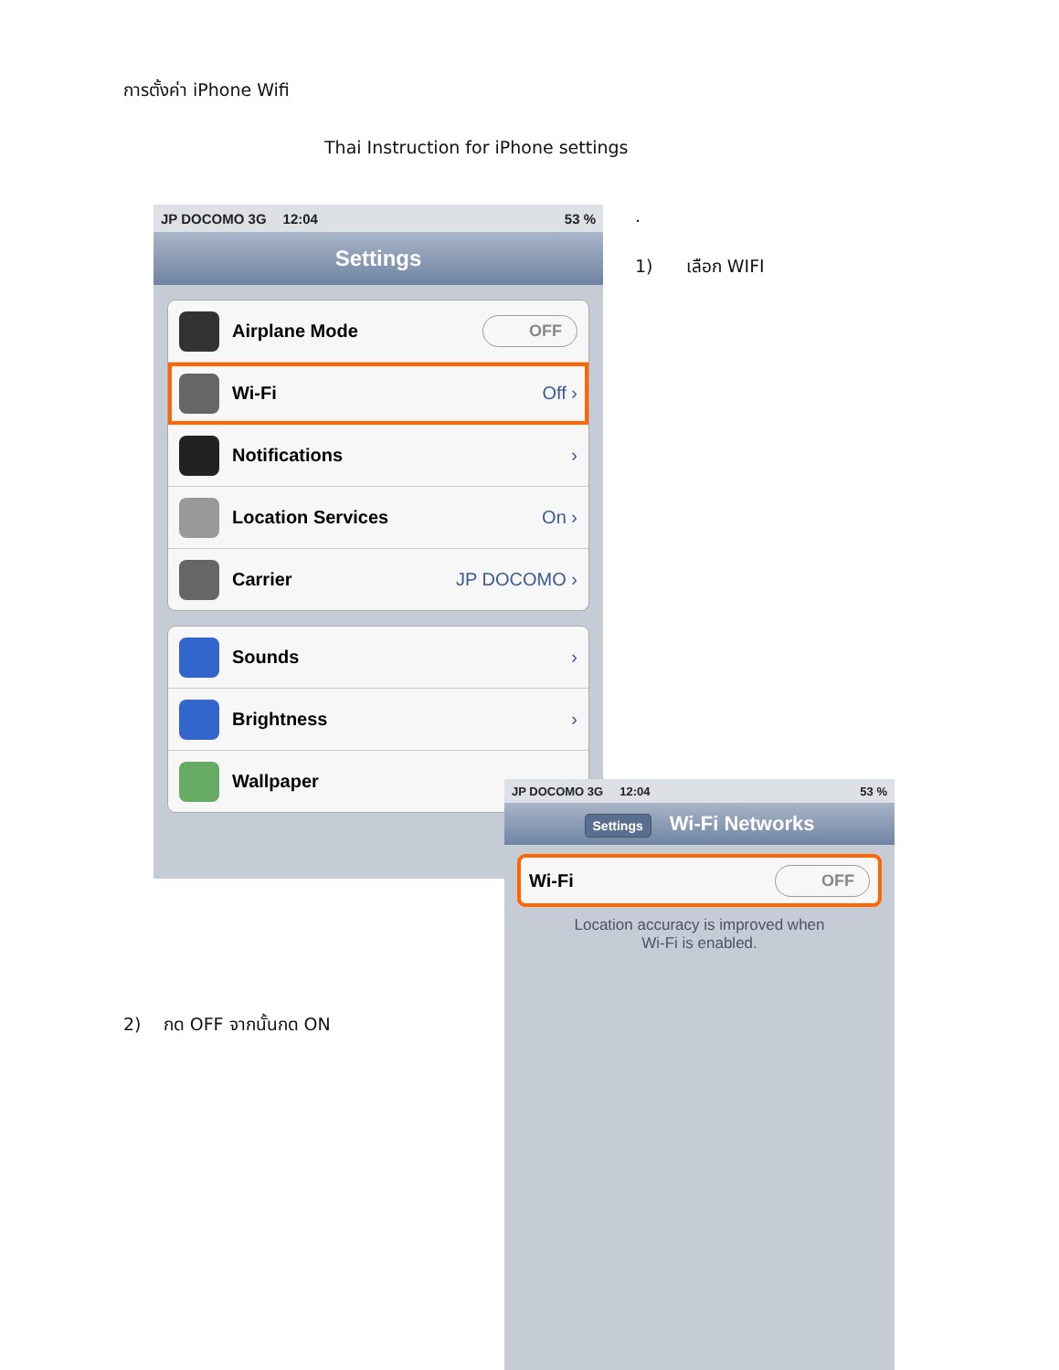การตั้งค่า iPhone Wifi
Thai Instruction for iPhone settings
.
1) เลือก WIFI
JP DOCOMO 3G 12:04 53 %
Settings
Airplane Mode OFF
Wi-Fi Off ›
Notifications ›
Location Services On ›
Carrier JP DOCOMO ›
Sounds ›
Brightness ›
Wallpaper
2) กด OFF จากนั้นกด ON
JP DOCOMO 3G 12:04 53 %
Settings Wi-Fi Networks
Wi-Fi OFF
Location accuracy is improved when
Wi-Fi is enabled.